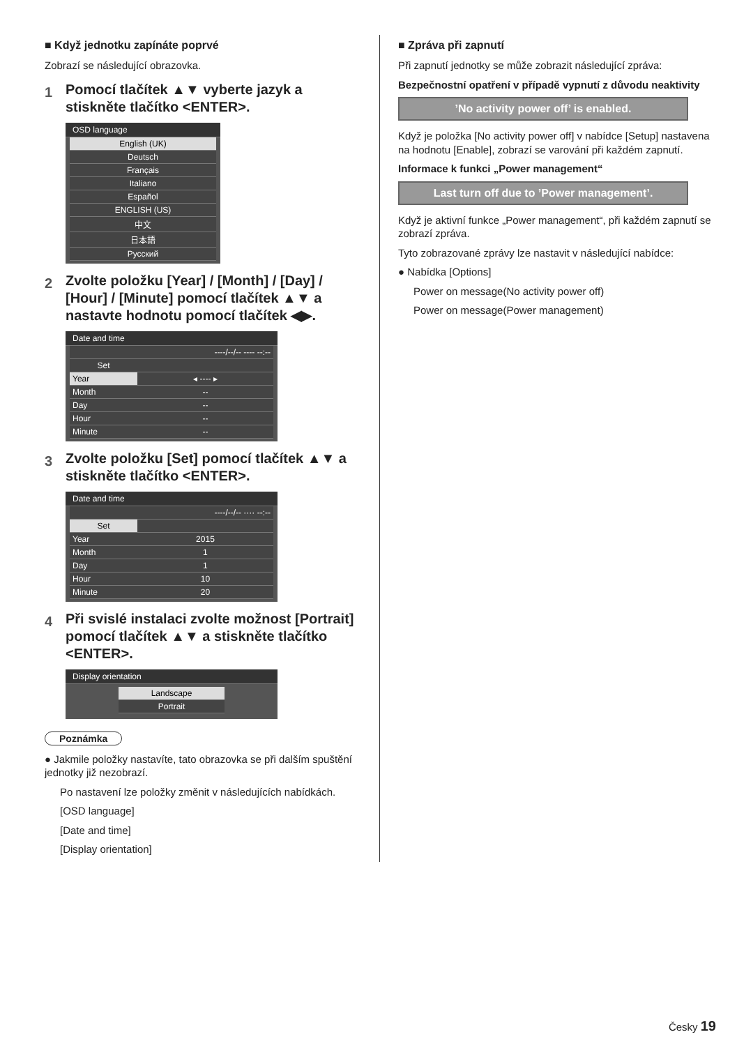■ Když jednotku zapínáte poprvé
Zobrazí se následující obrazovka.
1 Pomocí tlačítek ▲▼ vyberte jazyk a stiskněte tlačítko <ENTER>.
OSD language
| English (UK) |
| Deutsch |
| Français |
| Italiano |
| Español |
| ENGLISH (US) |
| 中文 |
| 日本語 |
| Русский |
2 Zvolte položku [Year] / [Month] / [Day] / [Hour] / [Minute] pomocí tlačítek ▲▼ a nastavte hodnotu pomocí tlačítek ◀▶.
Date and time
| | ----/--/-- ---- --:-- |
| Set | |
| Year | ◂ ---- ▸ |
| Month | -- |
| Day | -- |
| Hour | -- |
| Minute | -- |
3 Zvolte položku [Set] pomocí tlačítek ▲▼ a stiskněte tlačítko <ENTER>.
Date and time
| | ----/--/-- ···· --:-- |
| Set | |
| Year | 2015 |
| Month | 1 |
| Day | 1 |
| Hour | 10 |
| Minute | 20 |
4 Při svislé instalaci zvolte možnost [Portrait] pomocí tlačítek ▲▼ a stiskněte tlačítko <ENTER>.
Display orientation
| Landscape |
| Portrait |
Poznámka
● Jakmile položky nastavíte, tato obrazovka se při dalším spuštění jednotky již nezobrazí.
Po nastavení lze položky změnit v následujících nabídkách.
[OSD language]
[Date and time]
[Display orientation]
■ Zpráva při zapnutí
Při zapnutí jednotky se může zobrazit následující zpráva:
Bezpečnostní opatření v případě vypnutí z důvodu neaktivity
’No activity power off’ is enabled.
Když je položka [No activity power off] v nabídce [Setup] nastavena na hodnotu [Enable], zobrazí se varování při každém zapnutí.
Informace k funkci „Power management“
Last turn off due to ’Power management’.
Když je aktivní funkce „Power management“, při každém zapnutí se zobrazí zpráva.
Tyto zobrazované zprávy lze nastavit v následující nabídce:
● Nabídka [Options]
Power on message(No activity power off)
Power on message(Power management)
Česky 19